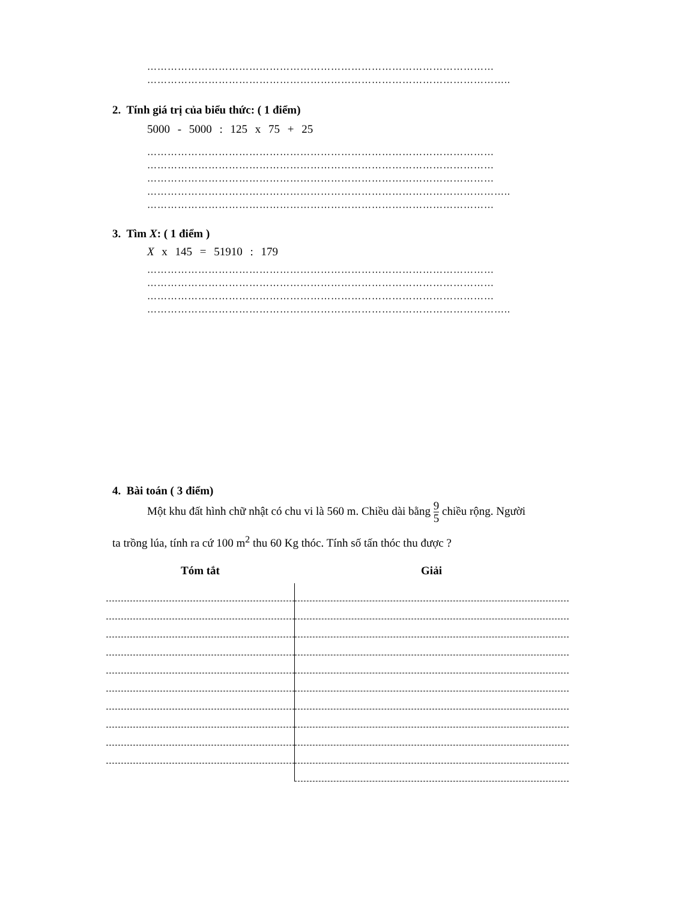…………………………………………………………………………………………
……………………………………………………………………………………………..
2. Tính giá trị của biểu thức: ( 1 điểm)
5000 - 5000 : 125 x 75 + 25
…………………………………………………………………………………………
…………………………………………………………………………………………
…………………………………………………………………………………………
……………………………………………………………………………………………..
…………………………………………………………………………………………
3. Tìm X: ( 1 điểm )
X x 145 = 51910 : 179
…………………………………………………………………………………………
…………………………………………………………………………………………
…………………………………………………………………………………………
……………………………………………………………………………………………..
4. Bài toán ( 3 điểm)
Một khu đất hình chữ nhật có chu vi là 560 m. Chiều dài bằng 9 5 chiều rộng. Người
ta trồng lúa, tính ra cứ 100 m<sup>2</sup> thu 60 Kg thóc. Tính số tấn thóc thu được ?
Tóm tắt Giải